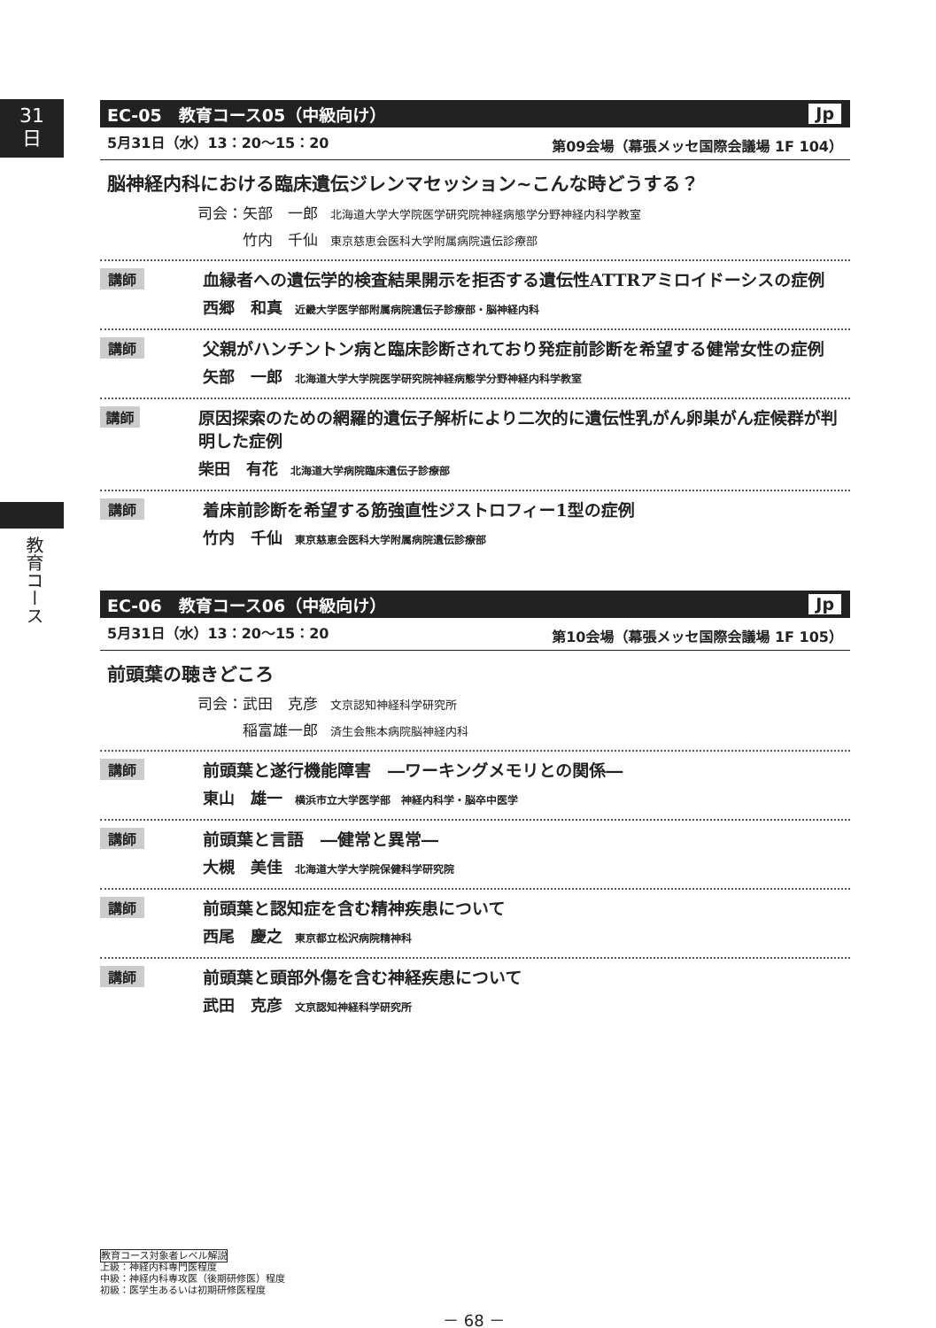31
日
教育コース
EC-05　教育コース05（中級向け） Jp
5月31日（水）13：20～15：20 第09会場（幕張メッセ国際会議場 1F 104）
脳神経内科における臨床遺伝ジレンマセッション~こんな時どうする？
司会：矢部　一郎 北海道大学大学院医学研究院神経病態学分野神経内科学教室
　　　竹内　千仙 東京慈恵会医科大学附属病院遺伝診療部
講師
血縁者への遺伝学的検査結果開示を拒否する遺伝性ATTRアミロイドーシスの症例
西郷　和真 近畿大学医学部附属病院遺伝子診療部・脳神経内科
講師
父親がハンチントン病と臨床診断されており発症前診断を希望する健常女性の症例
矢部　一郎 北海道大学大学院医学研究院神経病態学分野神経内科学教室
講師
原因探索のための網羅的遺伝子解析により二次的に遺伝性乳がん卵巣がん症候群が判明した症例
柴田　有花 北海道大学病院臨床遺伝子診療部
講師
着床前診断を希望する筋強直性ジストロフィー1型の症例
竹内　千仙 東京慈恵会医科大学附属病院遺伝診療部
EC-06　教育コース06（中級向け） Jp
5月31日（水）13：20～15：20 第10会場（幕張メッセ国際会議場 1F 105）
前頭葉の聴きどころ
司会：武田　克彦 文京認知神経科学研究所
　　　稲富雄一郎 済生会熊本病院脳神経内科
講師
前頭葉と遂行機能障害　―ワーキングメモリとの関係―
東山　雄一 横浜市立大学医学部　神経内科学・脳卒中医学
講師
前頭葉と言語　―健常と異常―
大槻　美佳 北海道大学大学院保健科学研究院
講師
前頭葉と認知症を含む精神疾患について
西尾　慶之 東京都立松沢病院精神科
講師
前頭葉と頭部外傷を含む神経疾患について
武田　克彦 文京認知神経科学研究所
教育コース対象者レベル解説
上級：神経内科専門医程度
中級：神経内科専攻医（後期研修医）程度
初級：医学生あるいは初期研修医程度
－ 68 －